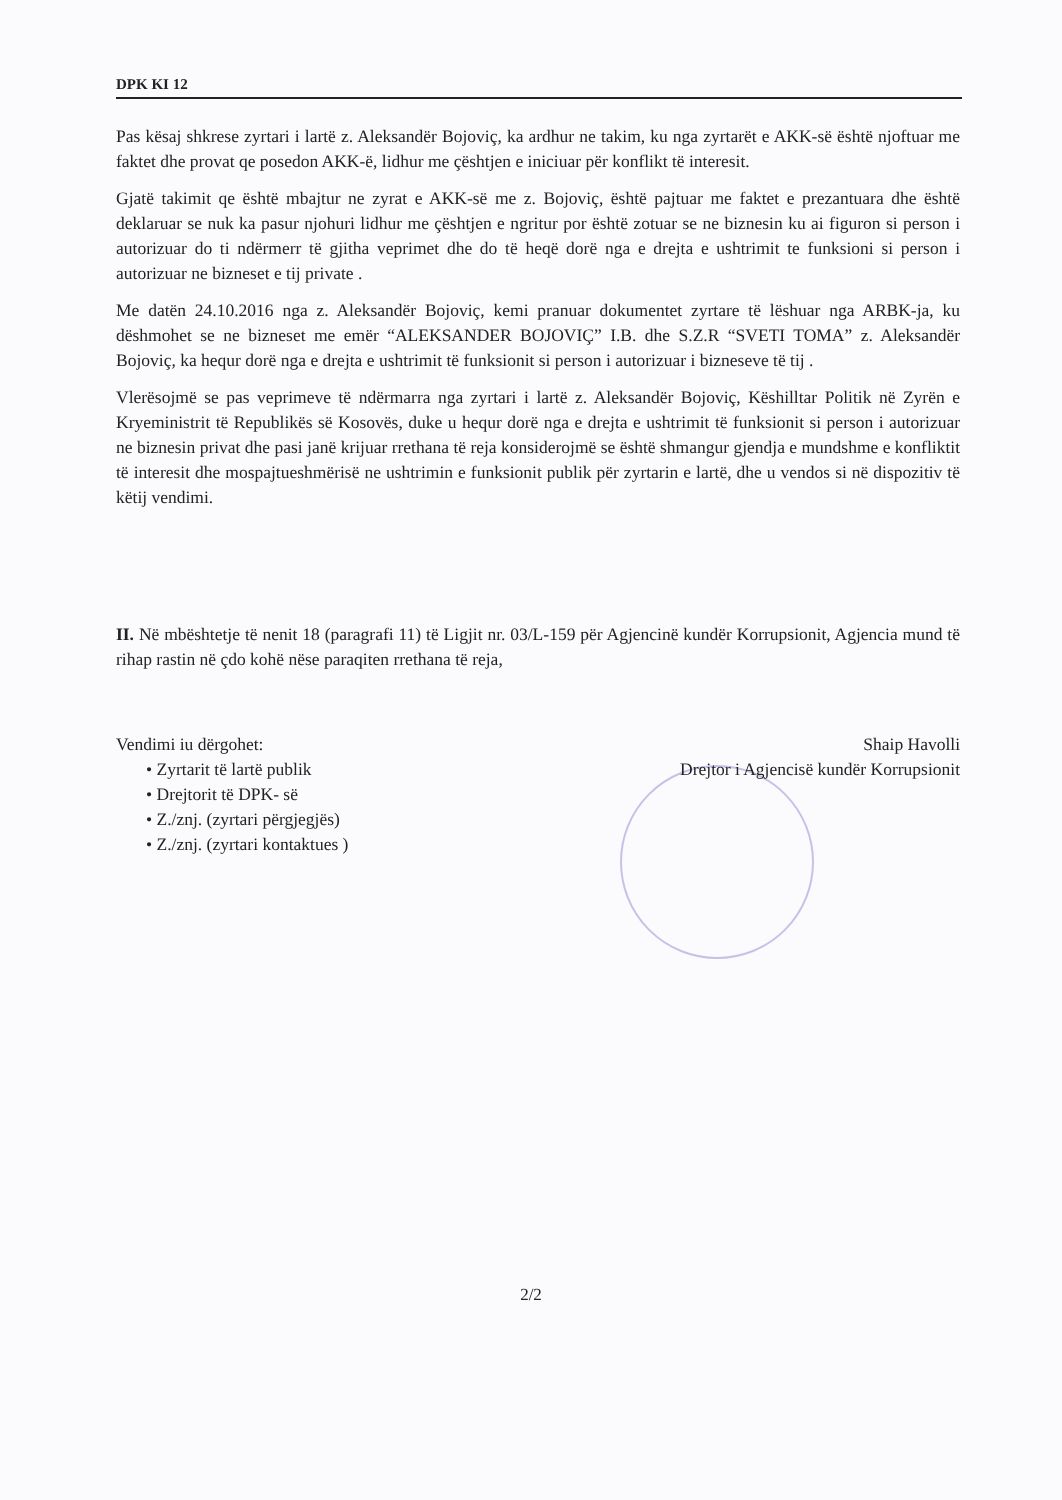DPK KI 12
Pas kësaj shkrese zyrtari i lartë z. Aleksandër Bojoviç, ka ardhur ne takim, ku nga zyrtarët e AKK-së është njoftuar me faktet dhe provat qe posedon AKK-ë, lidhur me çështjen e iniciuar për konflikt të interesit.
Gjatë takimit qe është mbajtur ne zyrat e AKK-së me z. Bojoviç, është pajtuar me faktet e prezantuara dhe është deklaruar se nuk ka pasur njohuri lidhur me çështjen e ngritur por është zotuar se ne biznesin ku ai figuron si person i autorizuar do ti ndërmerr të gjitha veprimet dhe do të heqë dorë nga e drejta e ushtrimit te funksioni si person i autorizuar ne bizneset e tij private .
Me datën 24.10.2016 nga z. Aleksandër Bojoviç, kemi pranuar dokumentet zyrtare të lëshuar nga ARBK-ja, ku dëshmohet se ne bizneset me emër “ALEKSANDER BOJOVIÇ” I.B. dhe S.Z.R “SVETI TOMA” z. Aleksandër Bojoviç, ka hequr dorë nga e drejta e ushtrimit të funksionit si person i autorizuar i bizneseve të tij .
Vlerësojmë se pas veprimeve të ndërmarra nga zyrtari i lartë z. Aleksandër Bojoviç, Këshilltar Politik në Zyrën e Kryeministrit të Republikës së Kosovës, duke u hequr dorë nga e drejta e ushtrimit të funksionit si person i autorizuar ne biznesin privat dhe pasi janë krijuar rrethana të reja konsiderojmë se është shmangur gjendja e mundshme e konfliktit të interesit dhe mospajtueshmërisë ne ushtrimin e funksionit publik për zyrtarin e lartë, dhe u vendos si në dispozitiv të këtij vendimi.
II. Në mbështetje të nenit 18 (paragrafi 11) të Ligjit nr. 03/L-159 për Agjencinë kundër Korrupsionit, Agjencia mund të rihap rastin në çdo kohë nëse paraqiten rrethana të reja,
Vendimi iu dërgohet:
• Zyrtarit të lartë publik
• Drejtorit të DPK- së
• Z./znj. (zyrtari përgjegjës)
• Z./znj. (zyrtari kontaktues )
Shaip Havolli
Drejtor i Agjencisë kundër Korrupsionit
2/2